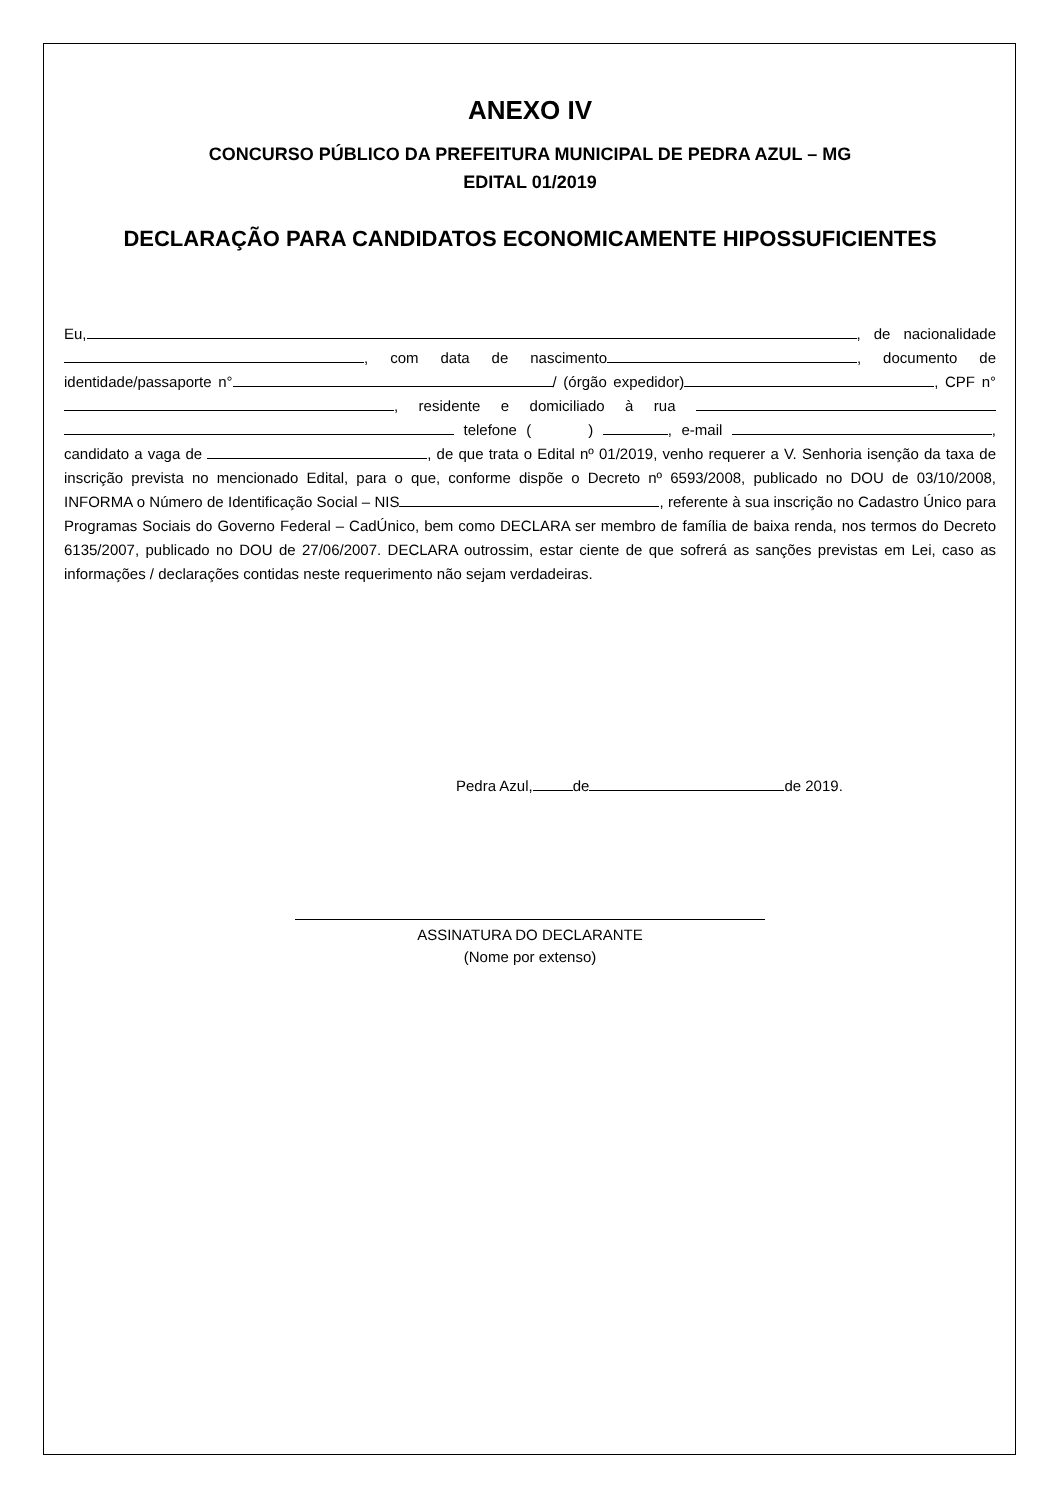ANEXO IV
CONCURSO PÚBLICO DA PREFEITURA MUNICIPAL DE PEDRA AZUL – MG
EDITAL 01/2019
DECLARAÇÃO PARA CANDIDATOS ECONOMICAMENTE HIPOSSUFICIENTES
Eu, , de nacionalidade , com data de nascimento , documento de identidade/passaporte n° / (órgão expedidor) , CPF n° , residente e domiciliado à rua telefone ( ) , e-mail , candidato a vaga de , de que trata o Edital nº 01/2019, venho requerer a V. Senhoria isenção da taxa de inscrição prevista no mencionado Edital, para o que, conforme dispõe o Decreto nº 6593/2008, publicado no DOU de 03/10/2008, INFORMA o Número de Identificação Social – NIS , referente à sua inscrição no Cadastro Único para Programas Sociais do Governo Federal – CadÚnico, bem como DECLARA ser membro de família de baixa renda, nos termos do Decreto 6135/2007, publicado no DOU de 27/06/2007. DECLARA outrossim, estar ciente de que sofrerá as sanções previstas em Lei, caso as informações / declarações contidas neste requerimento não sejam verdadeiras.
Pedra Azul, de de 2019.
ASSINATURA DO DECLARANTE
(Nome por extenso)